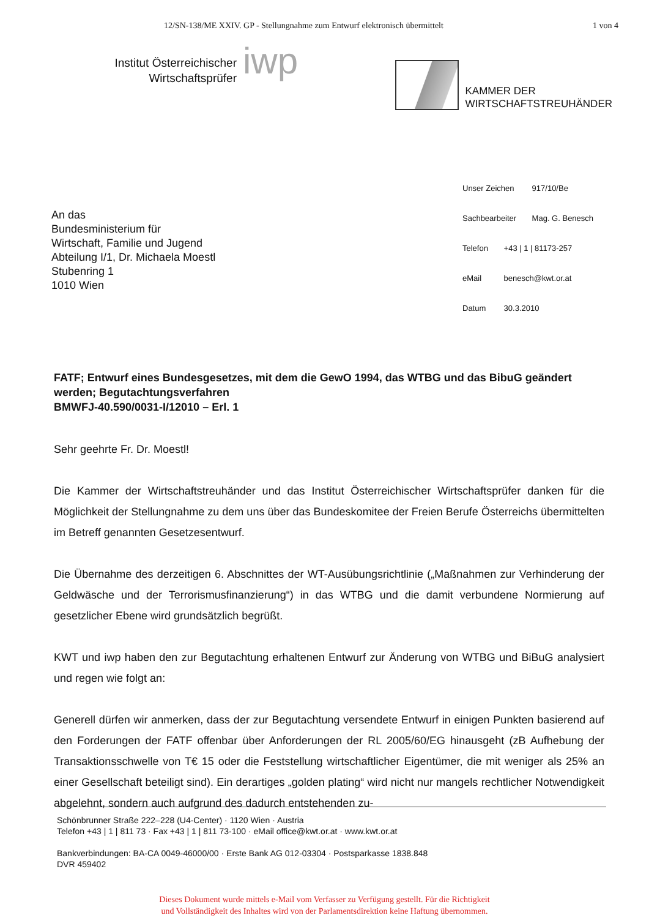12/SN-138/ME XXIV. GP - Stellungnahme zum Entwurf elektronisch übermittelt 1 von 4
Institut Österreichischer
Wirtschaftsprüfer
iwp
KAMMER DER
WIRTSCHAFTSTREUHÄNDER
An das
Bundesministerium für
Wirtschaft, Familie und Jugend
Abteilung I/1, Dr. Michaela Moestl
Stubenring 1
1010 Wien
Unser Zeichen 917/10/Be
Sachbearbeiter Mag. G. Benesch
Telefon +43 | 1 | 81173-257
eMail benesch@kwt.or.at
Datum 30.3.2010
FATF; Entwurf eines Bundesgesetzes, mit dem die GewO 1994, das WTBG und das BibuG geändert werden; Begutachtungsverfahren
BMWFJ-40.590/0031-I/12010 – Erl. 1
Sehr geehrte Fr. Dr. Moestl!
Die Kammer der Wirtschaftstreuhänder und das Institut Österreichischer Wirtschaftsprüfer danken für die Möglichkeit der Stellungnahme zu dem uns über das Bundeskomitee der Freien Berufe Österreichs übermittelten im Betreff genannten Gesetzesentwurf.
Die Übernahme des derzeitigen 6. Abschnittes der WT-Ausübungsrichtlinie („Maßnahmen zur Verhinderung der Geldwäsche und der Terrorismusfinanzierung“) in das WTBG und die damit verbundene Normierung auf gesetzlicher Ebene wird grundsätzlich begrüßt.
KWT und iwp haben den zur Begutachtung erhaltenen Entwurf zur Änderung von WTBG und BiBuG analysiert und regen wie folgt an:
Generell dürfen wir anmerken, dass der zur Begutachtung versendete Entwurf in einigen Punkten basierend auf den Forderungen der FATF offenbar über Anforderungen der RL 2005/60/EG hinausgeht (zB Aufhebung der Transaktionsschwelle von T€ 15 oder die Feststellung wirtschaftlicher Eigentümer, die mit weniger als 25% an einer Gesellschaft beteiligt sind). Ein derartiges „golden plating“ wird nicht nur mangels rechtlicher Notwendigkeit abgelehnt, sondern auch aufgrund des dadurch entstehenden zu-
Schönbrunner Straße 222–228 (U4-Center) · 1120 Wien · Austria
Telefon +43 | 1 | 811 73 · Fax +43 | 1 | 811 73-100 · eMail office@kwt.or.at · www.kwt.or.at
Bankverbindungen: BA-CA 0049-46000/00 · Erste Bank AG 012-03304 · Postsparkasse 1838.848
DVR 459402
Dieses Dokument wurde mittels e-Mail vom Verfasser zu Verfügung gestellt. Für die Richtigkeit
und Vollständigkeit des Inhaltes wird von der Parlamentsdirektion keine Haftung übernommen.